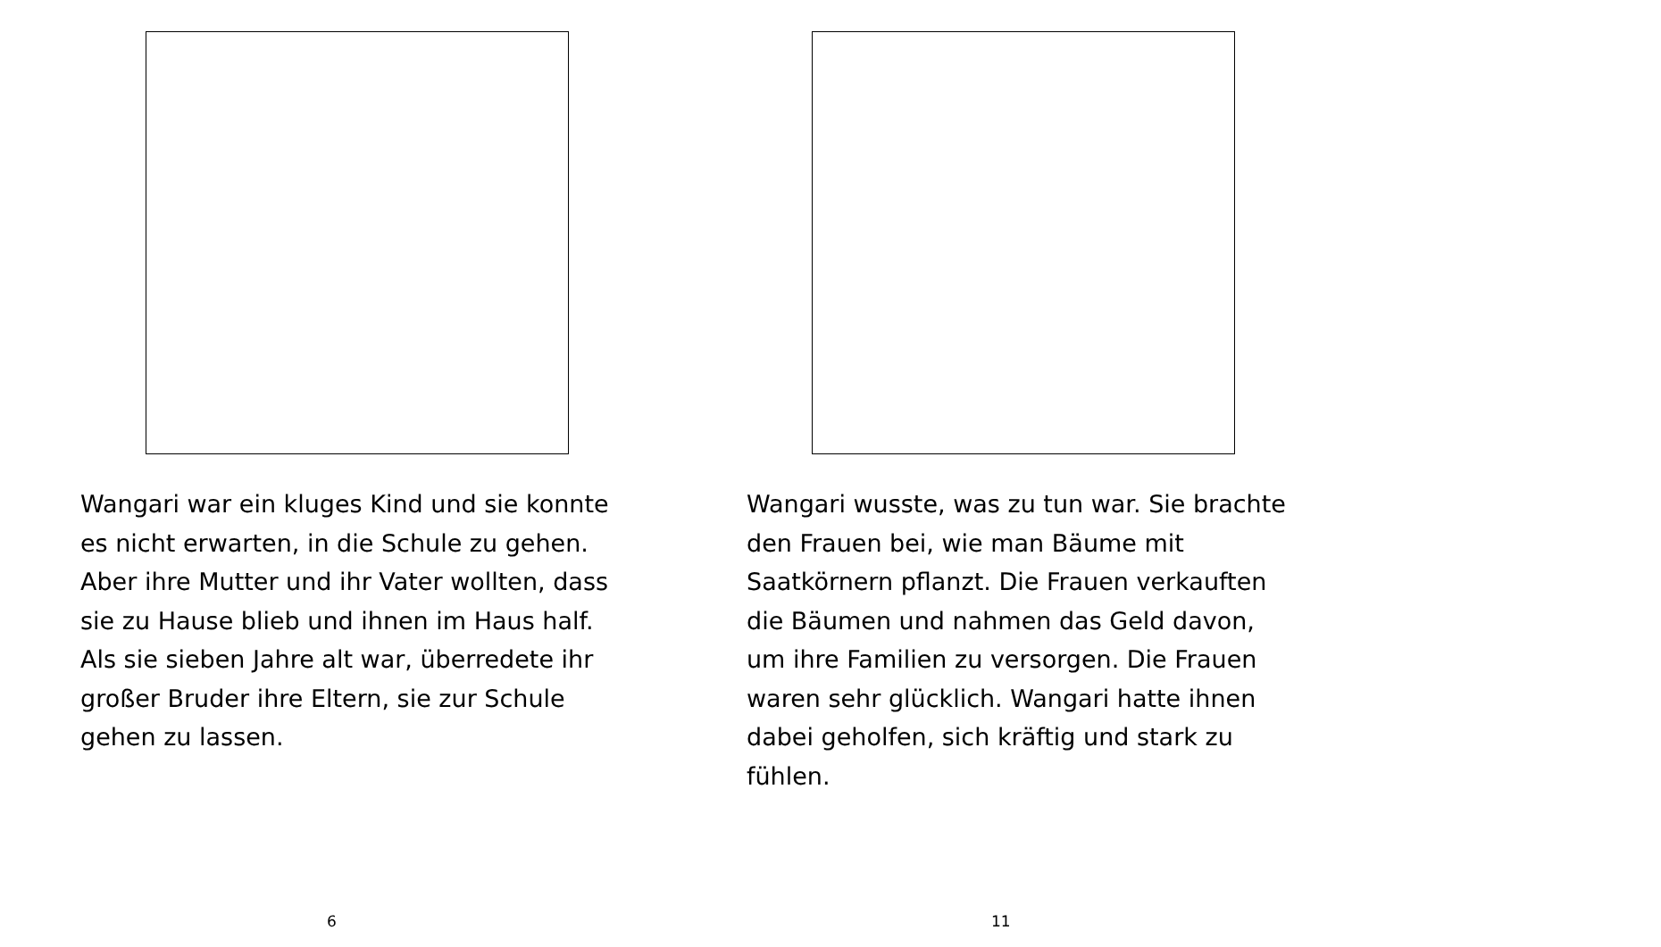Wangari war ein kluges Kind und sie konnte es nicht erwarten, in die Schule zu gehen. Aber ihre Mutter und ihr Vater wollten, dass sie zu Hause blieb und ihnen im Haus half. Als sie sieben Jahre alt war, überredete ihr großer Bruder ihre Eltern, sie zur Schule gehen zu lassen.
6
Wangari wusste, was zu tun war. Sie brachte den Frauen bei, wie man Bäume mit Saatkörnern pflanzt. Die Frauen verkauften die Bäumen und nahmen das Geld davon, um ihre Familien zu versorgen. Die Frauen waren sehr glücklich. Wangari hatte ihnen dabei geholfen, sich kräftig und stark zu fühlen.
11